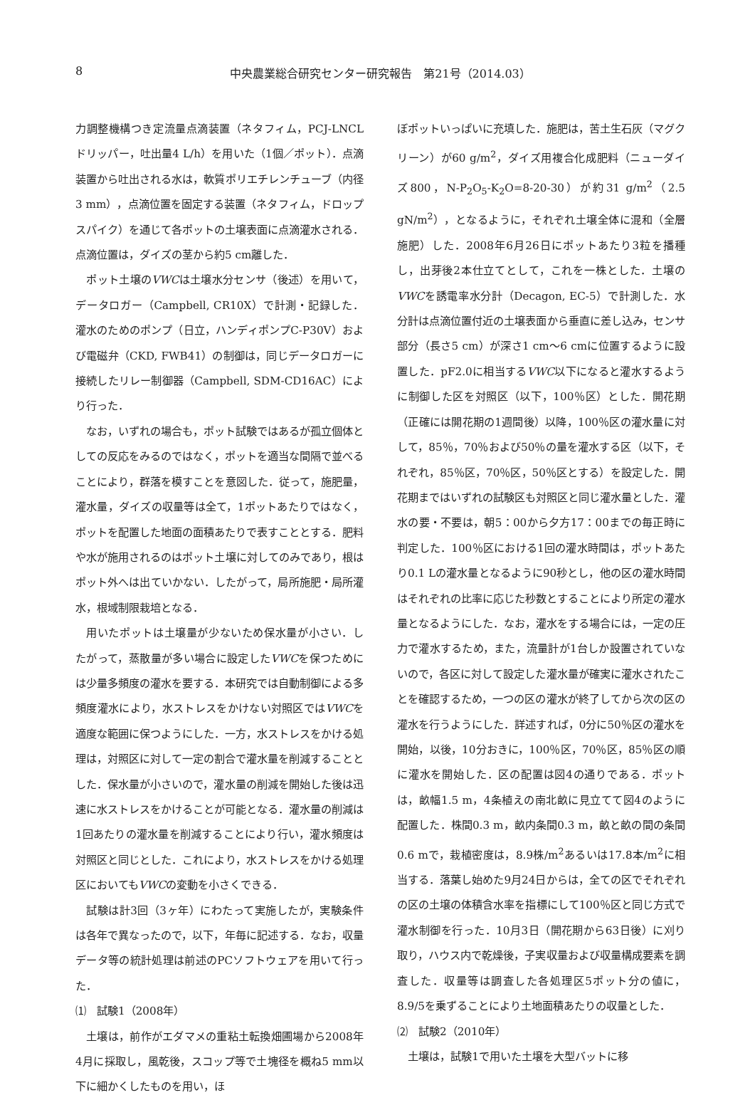8 中央農業総合研究センター研究報告　第21号（2014.03）
力調整機構つき定流量点滴装置（ネタフィム，PCJ-LNCLドリッパー，吐出量4 L/h）を用いた（1個／ポット）．点滴装置から吐出される水は，軟質ポリエチレンチューブ（内径3 mm），点滴位置を固定する装置（ネタフィム，ドロップスパイク）を通じて各ポットの土壌表面に点滴灌水される．点滴位置は，ダイズの茎から約5 cm離した．
ポット土壌のVWCは土壌水分センサ（後述）を用いて，データロガー（Campbell, CR10X）で計測・記録した．灌水のためのポンプ（日立，ハンディポンプC-P30V）および電磁弁（CKD, FWB41）の制御は，同じデータロガーに接続したリレー制御器（Campbell, SDM-CD16AC）により行った．
なお，いずれの場合も，ポット試験ではあるが孤立個体としての反応をみるのではなく，ポットを適当な間隔で並べることにより，群落を模すことを意図した．従って，施肥量，灌水量，ダイズの収量等は全て，1ポットあたりではなく，ポットを配置した地面の面積あたりで表すこととする．肥料や水が施用されるのはポット土壌に対してのみであり，根はポット外へは出ていかない．したがって，局所施肥・局所灌水，根域制限栽培となる．
用いたポットは土壌量が少ないため保水量が小さい．したがって，蒸散量が多い場合に設定したVWCを保つためには少量多頻度の灌水を要する．本研究では自動制御による多頻度灌水により，水ストレスをかけない対照区ではVWCを適度な範囲に保つようにした．一方，水ストレスをかける処理は，対照区に対して一定の割合で灌水量を削減することとした．保水量が小さいので，灌水量の削減を開始した後は迅速に水ストレスをかけることが可能となる．灌水量の削減は1回あたりの灌水量を削減することにより行い，灌水頻度は対照区と同じとした．これにより，水ストレスをかける処理区においてもVWCの変動を小さくできる．
試験は計3回（3ヶ年）にわたって実施したが，実験条件は各年で異なったので，以下，年毎に記述する．なお，収量データ等の統計処理は前述のPCソフトウェアを用いて行った．
⑴　試験1（2008年）
土壌は，前作がエダマメの重粘土転換畑圃場から2008年4月に採取し，風乾後，スコップ等で土塊径を概ね5 mm以下に細かくしたものを用い，ほ
ぼポットいっぱいに充填した．施肥は，苦土生石灰（マグクリーン）が60 g/m<sup>2</sup>，ダイズ用複合化成肥料（ニューダイズ800，N-P<sub>2</sub>O<sub>5</sub>-K<sub>2</sub>O=8-20-30）が約31 g/m<sup>2</sup>（2.5 gN/m<sup>2</sup>），となるように，それぞれ土壌全体に混和（全層施肥）した．2008年6月26日にポットあたり3粒を播種し，出芽後2本仕立てとして，これを一株とした．土壌のVWCを誘電率水分計（Decagon, EC-5）で計測した．水分計は点滴位置付近の土壌表面から垂直に差し込み，センサ部分（長さ5 cm）が深さ1 cm～6 cmに位置するように設置した．pF2.0に相当するVWC以下になると灌水するように制御した区を対照区（以下，100％区）とした．開花期（正確には開花期の1週間後）以降，100％区の灌水量に対して，85％，70％および50％の量を灌水する区（以下，それぞれ，85％区，70％区，50％区とする）を設定した．開花期まではいずれの試験区も対照区と同じ灌水量とした．灌水の要・不要は，朝5：00から夕方17：00までの毎正時に判定した．100％区における1回の灌水時間は，ポットあたり0.1 Lの灌水量となるように90秒とし，他の区の灌水時間はそれぞれの比率に応じた秒数とすることにより所定の灌水量となるようにした．なお，灌水をする場合には，一定の圧力で灌水するため，また，流量計が1台しか設置されていないので，各区に対して設定した灌水量が確実に灌水されたことを確認するため，一つの区の灌水が終了してから次の区の灌水を行うようにした．詳述すれば，0分に50％区の灌水を開始，以後，10分おきに，100％区，70％区，85％区の順に灌水を開始した．区の配置は図4の通りである．ポットは，畝幅1.5 m，4条植えの南北畝に見立てて図4のように配置した．株間0.3 m，畝内条間0.3 m，畝と畝の間の条間0.6 mで，栽植密度は，8.9株/m<sup>2</sup>あるいは17.8本/m<sup>2</sup>に相当する．落葉し始めた9月24日からは，全ての区でそれぞれの区の土壌の体積含水率を指標にして100％区と同じ方式で灌水制御を行った．10月3日（開花期から63日後）に刈り取り，ハウス内で乾燥後，子実収量および収量構成要素を調査した．収量等は調査した各処理区5ポット分の値に，8.9/5を乗ずることにより土地面積あたりの収量とした．
⑵　試験2（2010年）
土壌は，試験1で用いた土壌を大型バットに移